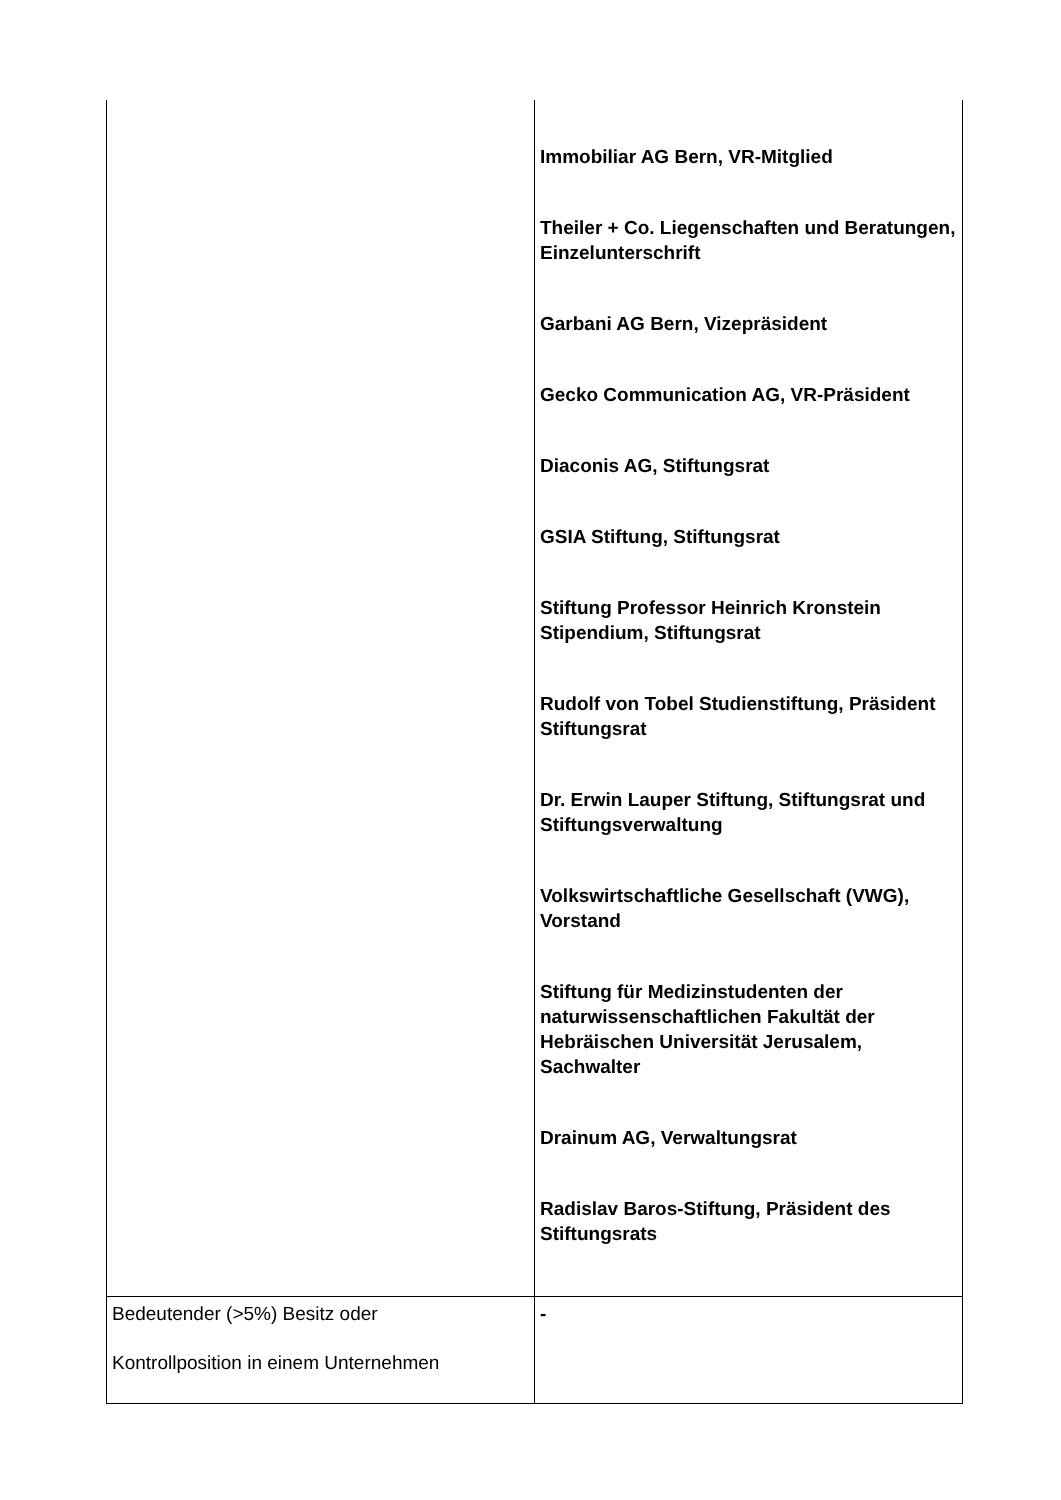| | Immobiliar AG Bern, VR-Mitglied Theiler + Co. Liegenschaften und Beratungen, Einzelunterschrift Garbani AG Bern, Vizepräsident Gecko Communication AG, VR-Präsident Diaconis AG, Stiftungsrat GSIA Stiftung, Stiftungsrat Stiftung Professor Heinrich Kronstein Stipendium, Stiftungsrat Rudolf von Tobel Studienstiftung, Präsident Stiftungsrat Dr. Erwin Lauper Stiftung, Stiftungsrat und Stiftungsverwaltung Volkswirtschaftliche Gesellschaft (VWG), Vorstand Stiftung für Medizinstudenten der naturwissenschaftlichen Fakultät der Hebräischen Universität Jerusalem, Sachwalter Drainum AG, Verwaltungsrat Radislav Baros-Stiftung, Präsident des Stiftungsrats |
| Bedeutender (>5%) Besitz oder Kontrollposition in einem Unternehmen | - |